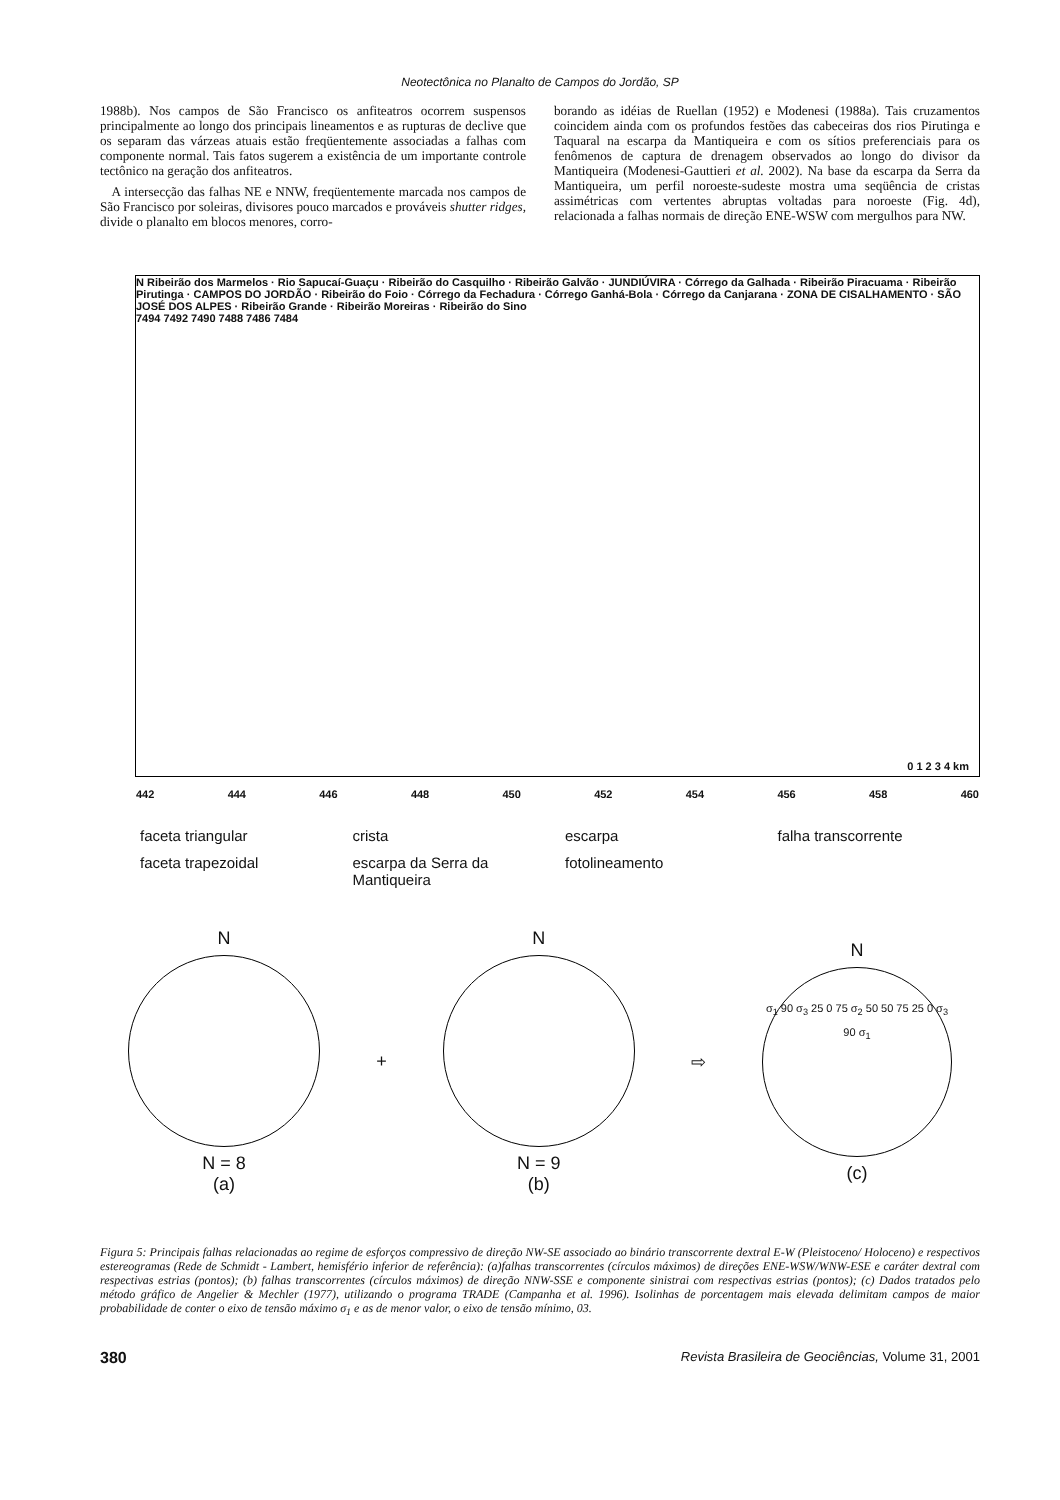Neotectônica no Planalto de Campos do Jordão, SP
1988b). Nos campos de São Francisco os anfiteatros ocorrem suspensos principalmente ao longo dos principais lineamentos e as rupturas de declive que os separam das várzeas atuais estão freqüentemente associadas a falhas com componente normal. Tais fatos sugerem a existência de um importante controle tectônico na geração dos anfiteatros.
A intersecção das falhas NE e NNW, freqüentemente marcada nos campos de São Francisco por soleiras, divisores pouco marcados e prováveis shutter ridges, divide o planalto em blocos menores, corro-
borando as idéias de Ruellan (1952) e Modenesi (1988a). Tais cruzamentos coincidem ainda com os profundos festões das cabeceiras dos rios Pirutinga e Taquaral na escarpa da Mantiqueira e com os sítios preferenciais para os fenômenos de captura de drenagem observados ao longo do divisor da Mantiqueira (Modenesi-Gauttieri et al. 2002). Na base da escarpa da Serra da Mantiqueira, um perfil noroeste-sudeste mostra uma seqüência de cristas assimétricas com vertentes abruptas voltadas para noroeste (Fig. 4d), relacionada a falhas normais de direção ENE-WSW com mergulhos para NW.
N Ribeirão dos Marmelos · Rio Sapucaí-Guaçu · Ribeirão do Casquilho · Ribeirão Galvão · JUNDIÚVIRA · Córrego da Galhada · Ribeirão Piracuama · Ribeirão Pirutinga · CAMPOS DO JORDÃO · Ribeirão do Foio · Córrego da Fechadura · Córrego Ganhá-Bola · Córrego da Canjarana · ZONA DE CISALHAMENTO · SÃO JOSÉ DOS ALPES · Ribeirão Grande · Ribeirão Moreiras · Ribeirão do Sino
7494 7492 7490 7488 7486 7484
442 444 446 448 450 452 454 456 458 460
0 1 2 3 4 km
faceta triangular
crista
escarpa
falha transcorrente
faceta trapezoidal
escarpa da Serra da Mantiqueira
fotolineamento
N
N = 8
(a)
+
N
N = 9
(b)
⇨
N
σ<sub>1</sub> 90 σ<sub>3</sub> 25 0 75 σ<sub>2</sub> 50 50 75 25 0 σ<sub>3</sub> 90 σ<sub>1</sub>
(c)
Figura 5: Principais falhas relacionadas ao regime de esforços compressivo de direção NW-SE associado ao binário transcorrente dextral E-W (Pleistoceno/ Holoceno) e respectivos estereogramas (Rede de Schmidt - Lambert, hemisfério inferior de referência): (a)falhas transcorrentes (círculos máximos) de direções ENE-WSW/WNW-ESE e caráter dextral com respectivas estrias (pontos); (b) falhas transcorrentes (círculos máximos) de direção NNW-SSE e componente sinistrai com respectivas estrias (pontos); (c) Dados tratados pelo método gráfico de Angelier & Mechler (1977), utilizando o programa TRADE (Campanha et al. 1996). Isolinhas de porcentagem mais elevada delimitam campos de maior probabilidade de conter o eixo de tensão máximo σ<sub>1</sub> e as de menor valor, o eixo de tensão mínimo, 03.
380 Revista Brasileira de Geociências, Volume 31, 2001